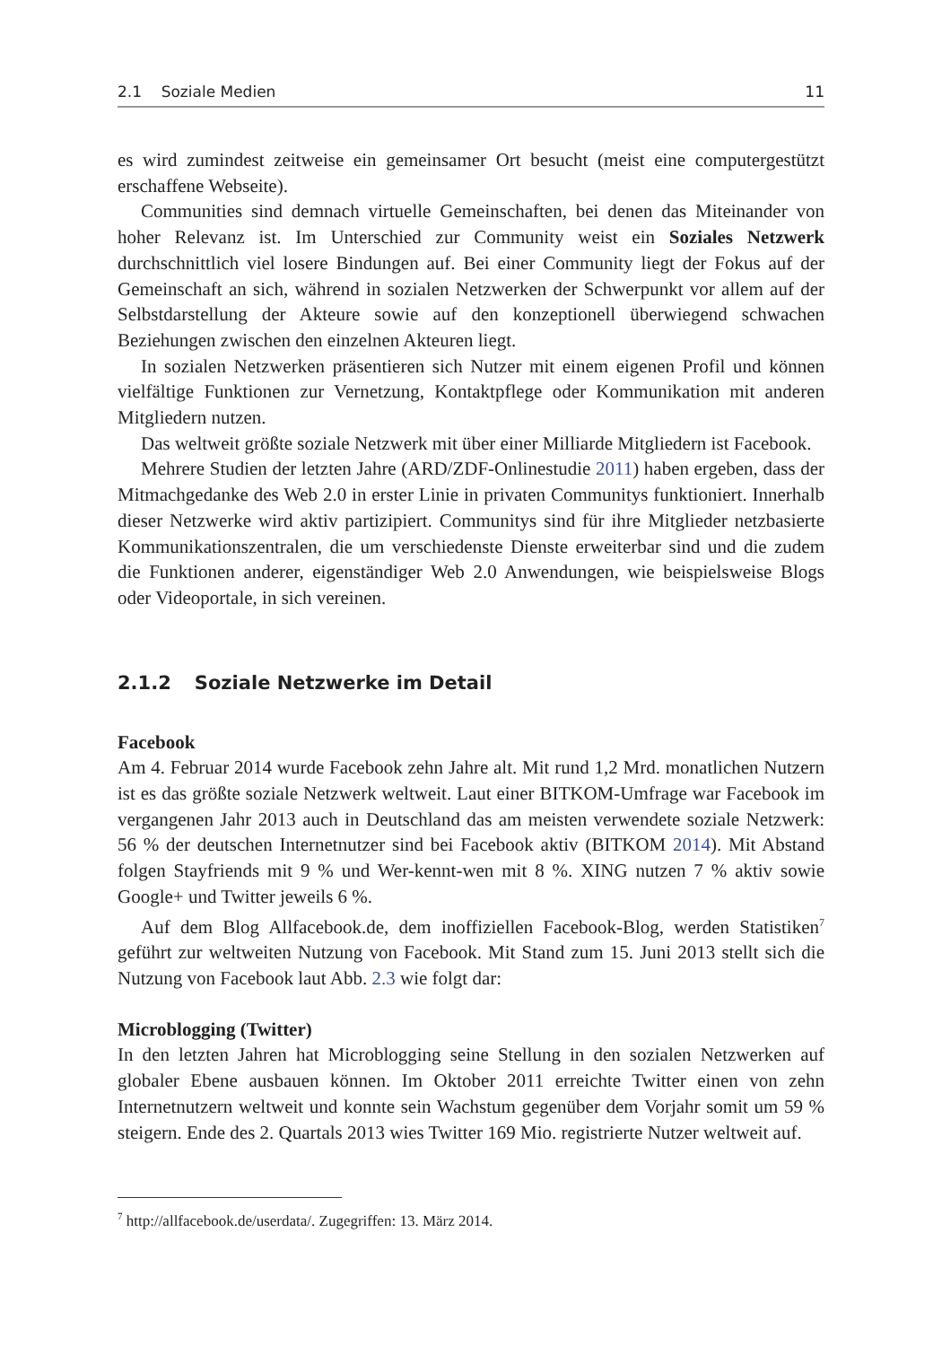2.1 Soziale Medien 11
es wird zumindest zeitweise ein gemeinsamer Ort besucht (meist eine computergestützt erschaffene Webseite).
Communities sind demnach virtuelle Gemeinschaften, bei denen das Miteinander von hoher Relevanz ist. Im Unterschied zur Community weist ein Soziales Netzwerk durchschnittlich viel losere Bindungen auf. Bei einer Community liegt der Fokus auf der Gemeinschaft an sich, während in sozialen Netzwerken der Schwerpunkt vor allem auf der Selbstdarstellung der Akteure sowie auf den konzeptionell überwiegend schwachen Beziehungen zwischen den einzelnen Akteuren liegt.
In sozialen Netzwerken präsentieren sich Nutzer mit einem eigenen Profil und können vielfältige Funktionen zur Vernetzung, Kontaktpflege oder Kommunikation mit anderen Mitgliedern nutzen.
Das weltweit größte soziale Netzwerk mit über einer Milliarde Mitgliedern ist Facebook.
Mehrere Studien der letzten Jahre (ARD/ZDF-Onlinestudie 2011) haben ergeben, dass der Mitmachgedanke des Web 2.0 in erster Linie in privaten Communitys funktioniert. Innerhalb dieser Netzwerke wird aktiv partizipiert. Communitys sind für ihre Mitglieder netzbasierte Kommunikationszentralen, die um verschiedenste Dienste erweiterbar sind und die zudem die Funktionen anderer, eigenständiger Web 2.0 Anwendungen, wie beispielsweise Blogs oder Videoportale, in sich vereinen.
2.1.2 Soziale Netzwerke im Detail
Facebook
Am 4. Februar 2014 wurde Facebook zehn Jahre alt. Mit rund 1,2 Mrd. monatlichen Nutzern ist es das größte soziale Netzwerk weltweit. Laut einer BITKOM-Umfrage war Facebook im vergangenen Jahr 2013 auch in Deutschland das am meisten verwendete soziale Netzwerk: 56 % der deutschen Internetnutzer sind bei Facebook aktiv (BITKOM 2014). Mit Abstand folgen Stayfriends mit 9 % und Wer-kennt-wen mit 8 %. XING nutzen 7 % aktiv sowie Google+ und Twitter jeweils 6 %.
Auf dem Blog Allfacebook.de, dem inoffiziellen Facebook-Blog, werden Statistiken<sup>7</sup> geführt zur weltweiten Nutzung von Facebook. Mit Stand zum 15. Juni 2013 stellt sich die Nutzung von Facebook laut Abb. 2.3 wie folgt dar:
Microblogging (Twitter)
In den letzten Jahren hat Microblogging seine Stellung in den sozialen Netzwerken auf globaler Ebene ausbauen können. Im Oktober 2011 erreichte Twitter einen von zehn Internetnutzern weltweit und konnte sein Wachstum gegenüber dem Vorjahr somit um 59 % steigern. Ende des 2. Quartals 2013 wies Twitter 169 Mio. registrierte Nutzer weltweit auf.
<sup>7</sup> http://allfacebook.de/userdata/. Zugegriffen: 13. März 2014.